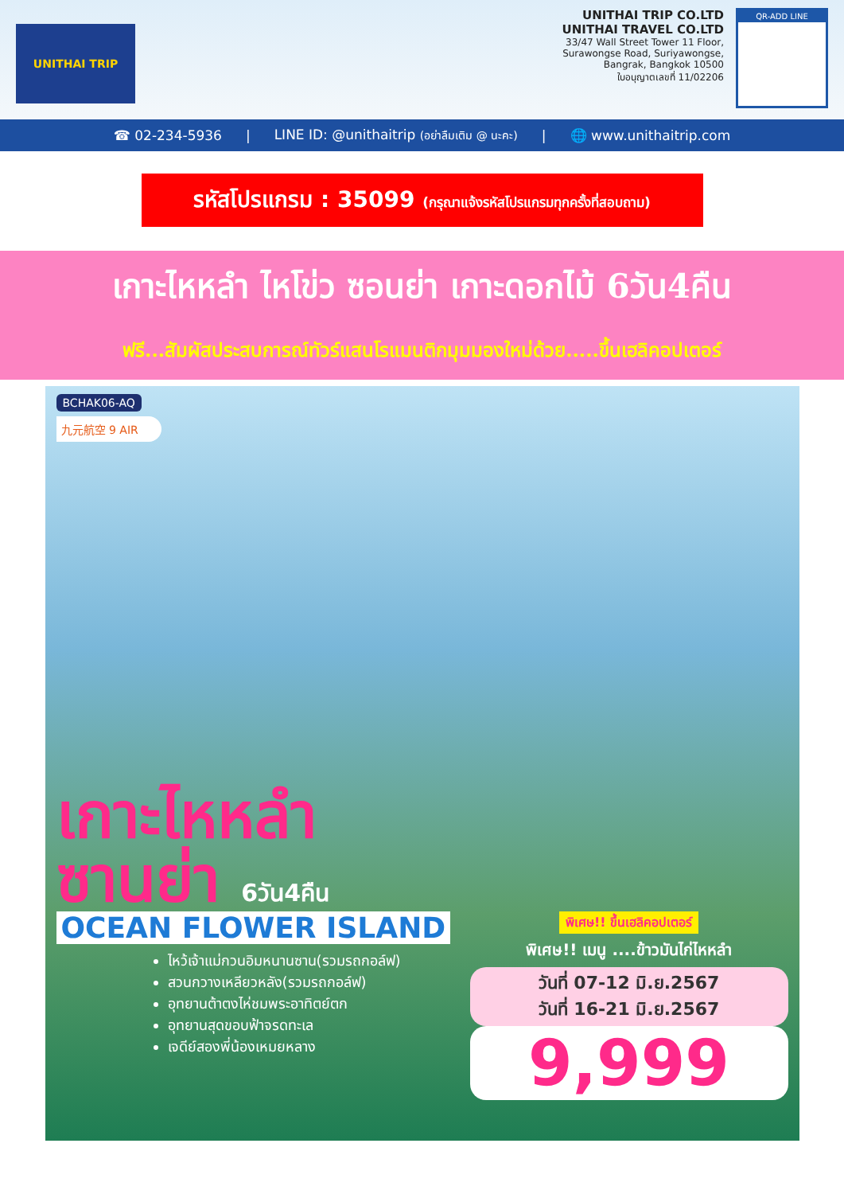UNITHAI TRIP
UNITHAI TRIP CO.LTD
UNITHAI TRAVEL CO.LTD
33/47 Wall Street Tower 11 Floor,
Surawongse Road, Suriyawongse,
Bangrak, Bangkok 10500
ใบอนุญาตเลขที่ 11/02206
QR-ADD LINE
☎ 02-234-5936 | LINE ID: @unithaitrip (อย่าลืมเติม @ นะคะ) | 🌐 www.unithaitrip.com
รหัสโปรแกรม : 35099 (กรุณาแจ้งรหัสโปรแกรมทุกครั้งที่สอบถาม)
เกาะไหหลำ ไหโข่ว ซอนย่า เกาะดอกไม้ 6วัน4คืน
ฟรี...สัมผัสประสบการณ์ทัวร์แสนโรแมนติกมุมมองใหม่ด้วย.....ขึ้นเฮลิคอปเตอร์
BCHAK06-AQ
九元航空 9 AIR
เกาะไหหลำ
ซานย่า 6วัน4คืน
OCEAN FLOWER ISLAND
ไหว้เจ้าแม่กวนอิมหนานซาน(รวมรถกอล์ฟ)
สวนกวางเหลียวหลัง(รวมรถกอล์ฟ)
อุทยานต้าตงไห่ชมพระอาทิตย์ตก
อุทยานสุดขอบฟ้าจรดทะเล
เจดีย์สองพี่น้องเหมยหลาง
พิเศษ!! ขึ้นเฮลิคอปเตอร์
พิเศษ!! เมนู ....ข้าวมันไก่ไหหลำ
วันที่ 07-12 มิ.ย.2567
วันที่ 16-21 มิ.ย.2567
9,999